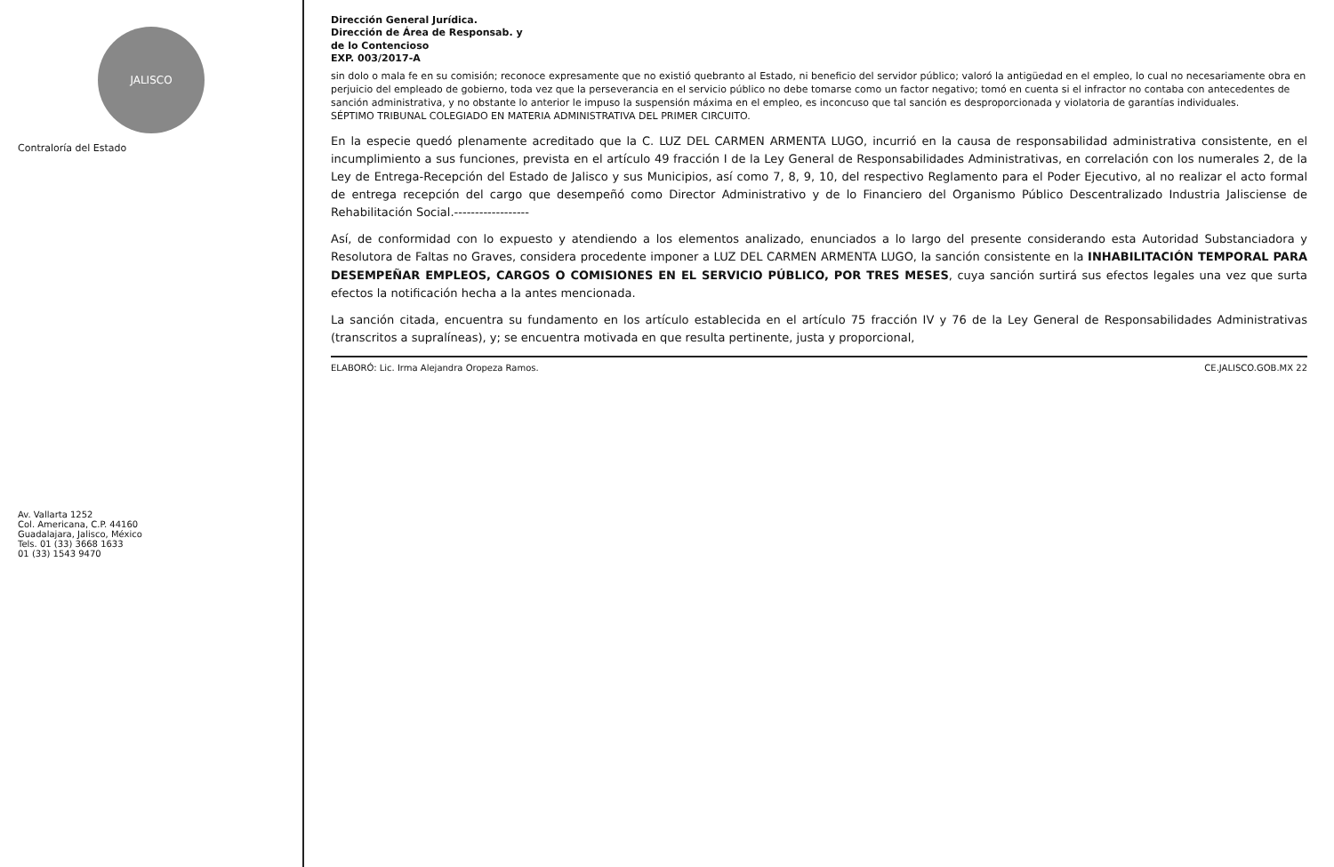JALISCO
Contraloría del Estado
Av. Vallarta 1252
Col. Americana, C.P. 44160
Guadalajara, Jalisco, México
Tels. 01 (33) 3668 1633
01 (33) 1543 9470
Dirección General Jurídica.
Dirección de Área de Responsab. y
de lo Contencioso
EXP. 003/2017-A
sin dolo o mala fe en su comisión; reconoce expresamente que no existió quebranto al Estado, ni beneficio del servidor público; valoró la antigüedad en el empleo, lo cual no necesariamente obra en perjuicio del empleado de gobierno, toda vez que la perseverancia en el servicio público no debe tomarse como un factor negativo; tomó en cuenta si el infractor no contaba con antecedentes de sanción administrativa, y no obstante lo anterior le impuso la suspensión máxima en el empleo, es inconcuso que tal sanción es desproporcionada y violatoria de garantías individuales.
SÉPTIMO TRIBUNAL COLEGIADO EN MATERIA ADMINISTRATIVA DEL PRIMER CIRCUITO.
En la especie quedó plenamente acreditado que la C. LUZ DEL CARMEN ARMENTA LUGO, incurrió en la causa de responsabilidad administrativa consistente, en el incumplimiento a sus funciones, prevista en el artículo 49 fracción I de la Ley General de Responsabilidades Administrativas, en correlación con los numerales 2, de la Ley de Entrega-Recepción del Estado de Jalisco y sus Municipios, así como 7, 8, 9, 10, del respectivo Reglamento para el Poder Ejecutivo, al no realizar el acto formal de entrega recepción del cargo que desempeñó como Director Administrativo y de lo Financiero del Organismo Público Descentralizado Industria Jalisciense de Rehabilitación Social.------------------
Así, de conformidad con lo expuesto y atendiendo a los elementos analizado, enunciados a lo largo del presente considerando esta Autoridad Substanciadora y Resolutora de Faltas no Graves, considera procedente imponer a LUZ DEL CARMEN ARMENTA LUGO, la sanción consistente en la INHABILITACIÓN TEMPORAL PARA DESEMPEÑAR EMPLEOS, CARGOS O COMISIONES EN EL SERVICIO PÚBLICO, POR TRES MESES, cuya sanción surtirá sus efectos legales una vez que surta efectos la notificación hecha a la antes mencionada.
La sanción citada, encuentra su fundamento en los artículo establecida en el artículo 75 fracción IV y 76 de la Ley General de Responsabilidades Administrativas (transcritos a supralíneas), y; se encuentra motivada en que resulta pertinente, justa y proporcional,
ELABORÓ: Lic. Irma Alejandra Oropeza Ramos. CE.JALISCO.GOB.MX 22